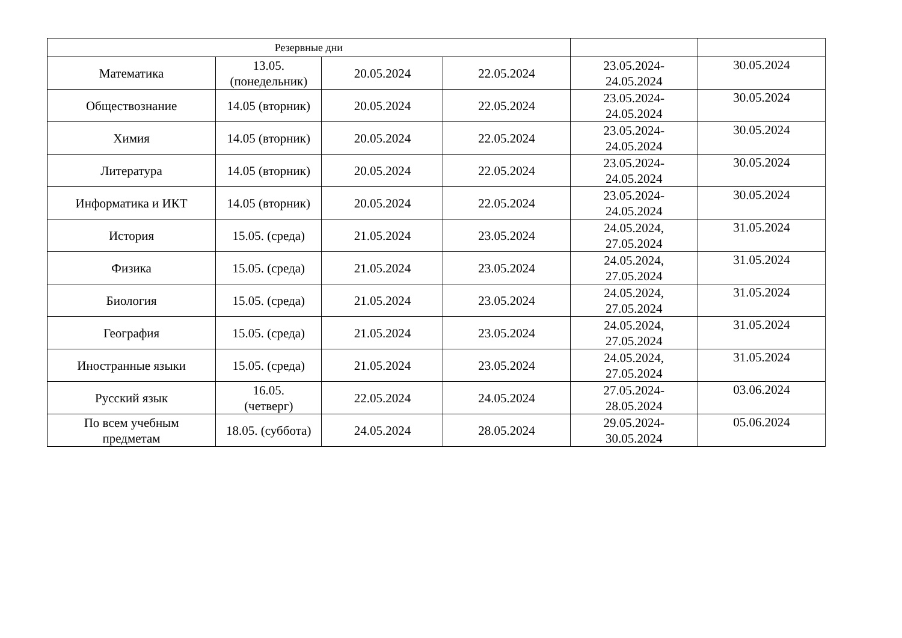| Резервные дни | | | | | |
| --- | --- | --- | --- | --- | --- |
| Математика | 13.05. (понедельник) | 20.05.2024 | 22.05.2024 | 23.05.2024- 24.05.2024 | 30.05.2024 |
| Обществознание | 14.05 (вторник) | 20.05.2024 | 22.05.2024 | 23.05.2024- 24.05.2024 | 30.05.2024 |
| Химия | 14.05 (вторник) | 20.05.2024 | 22.05.2024 | 23.05.2024- 24.05.2024 | 30.05.2024 |
| Литература | 14.05 (вторник) | 20.05.2024 | 22.05.2024 | 23.05.2024- 24.05.2024 | 30.05.2024 |
| Информатика и ИКТ | 14.05 (вторник) | 20.05.2024 | 22.05.2024 | 23.05.2024- 24.05.2024 | 30.05.2024 |
| История | 15.05. (среда) | 21.05.2024 | 23.05.2024 | 24.05.2024, 27.05.2024 | 31.05.2024 |
| Физика | 15.05. (среда) | 21.05.2024 | 23.05.2024 | 24.05.2024, 27.05.2024 | 31.05.2024 |
| Биология | 15.05. (среда) | 21.05.2024 | 23.05.2024 | 24.05.2024, 27.05.2024 | 31.05.2024 |
| География | 15.05. (среда) | 21.05.2024 | 23.05.2024 | 24.05.2024, 27.05.2024 | 31.05.2024 |
| Иностранные языки | 15.05. (среда) | 21.05.2024 | 23.05.2024 | 24.05.2024, 27.05.2024 | 31.05.2024 |
| Русский язык | 16.05. (четверг) | 22.05.2024 | 24.05.2024 | 27.05.2024- 28.05.2024 | 03.06.2024 |
| По всем учебным предметам | 18.05. (суббота) | 24.05.2024 | 28.05.2024 | 29.05.2024- 30.05.2024 | 05.06.2024 |